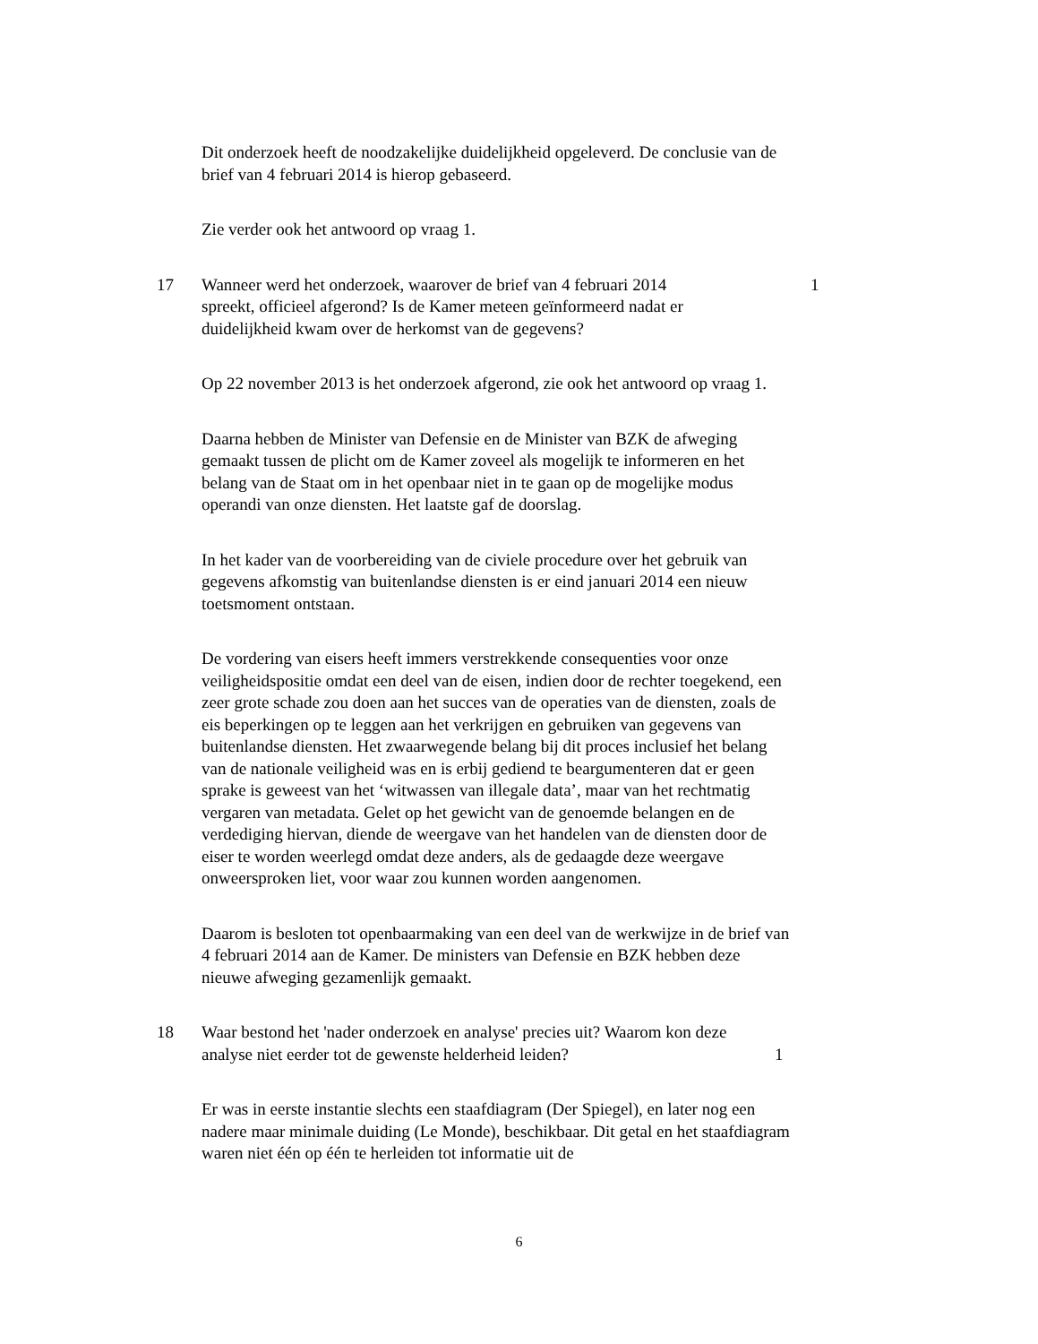Dit onderzoek heeft de noodzakelijke duidelijkheid opgeleverd. De conclusie van de brief van 4 februari 2014 is hierop gebaseerd.
Zie verder ook het antwoord op vraag 1.
17 Wanneer werd het onderzoek, waarover de brief van 4 februari 2014 spreekt, officieel afgerond? Is de Kamer meteen geïnformeerd nadat er duidelijkheid kwam over de herkomst van de gegevens?
1
Op 22 november 2013 is het onderzoek afgerond, zie ook het antwoord op vraag 1.
Daarna hebben de Minister van Defensie en de Minister van BZK de afweging gemaakt tussen de plicht om de Kamer zoveel als mogelijk te informeren en het belang van de Staat om in het openbaar niet in te gaan op de mogelijke modus operandi van onze diensten. Het laatste gaf de doorslag.
In het kader van de voorbereiding van de civiele procedure over het gebruik van gegevens afkomstig van buitenlandse diensten is er eind januari 2014 een nieuw toetsmoment ontstaan.
De vordering van eisers heeft immers verstrekkende consequenties voor onze veiligheidspositie omdat een deel van de eisen, indien door de rechter toegekend, een zeer grote schade zou doen aan het succes van de operaties van de diensten, zoals de eis beperkingen op te leggen aan het verkrijgen en gebruiken van gegevens van buitenlandse diensten. Het zwaarwegende belang bij dit proces inclusief het belang van de nationale veiligheid was en is erbij gediend te beargumenteren dat er geen sprake is geweest van het ‘witwassen van illegale data’, maar van het rechtmatig vergaren van metadata. Gelet op het gewicht van de genoemde belangen en de verdediging hiervan, diende de weergave van het handelen van de diensten door de eiser te worden weerlegd omdat deze anders, als de gedaagde deze weergave onweersproken liet, voor waar zou kunnen worden aangenomen.
Daarom is besloten tot openbaarmaking van een deel van de werkwijze in de brief van 4 februari 2014 aan de Kamer. De ministers van Defensie en BZK hebben deze nieuwe afweging gezamenlijk gemaakt.
18 Waar bestond het 'nader onderzoek en analyse' precies uit? Waarom kon deze analyse niet eerder tot de gewenste helderheid leiden?
1
Er was in eerste instantie slechts een staafdiagram (Der Spiegel), en later nog een nadere maar minimale duiding (Le Monde), beschikbaar. Dit getal en het staafdiagram waren niet één op één te herleiden tot informatie uit de
6